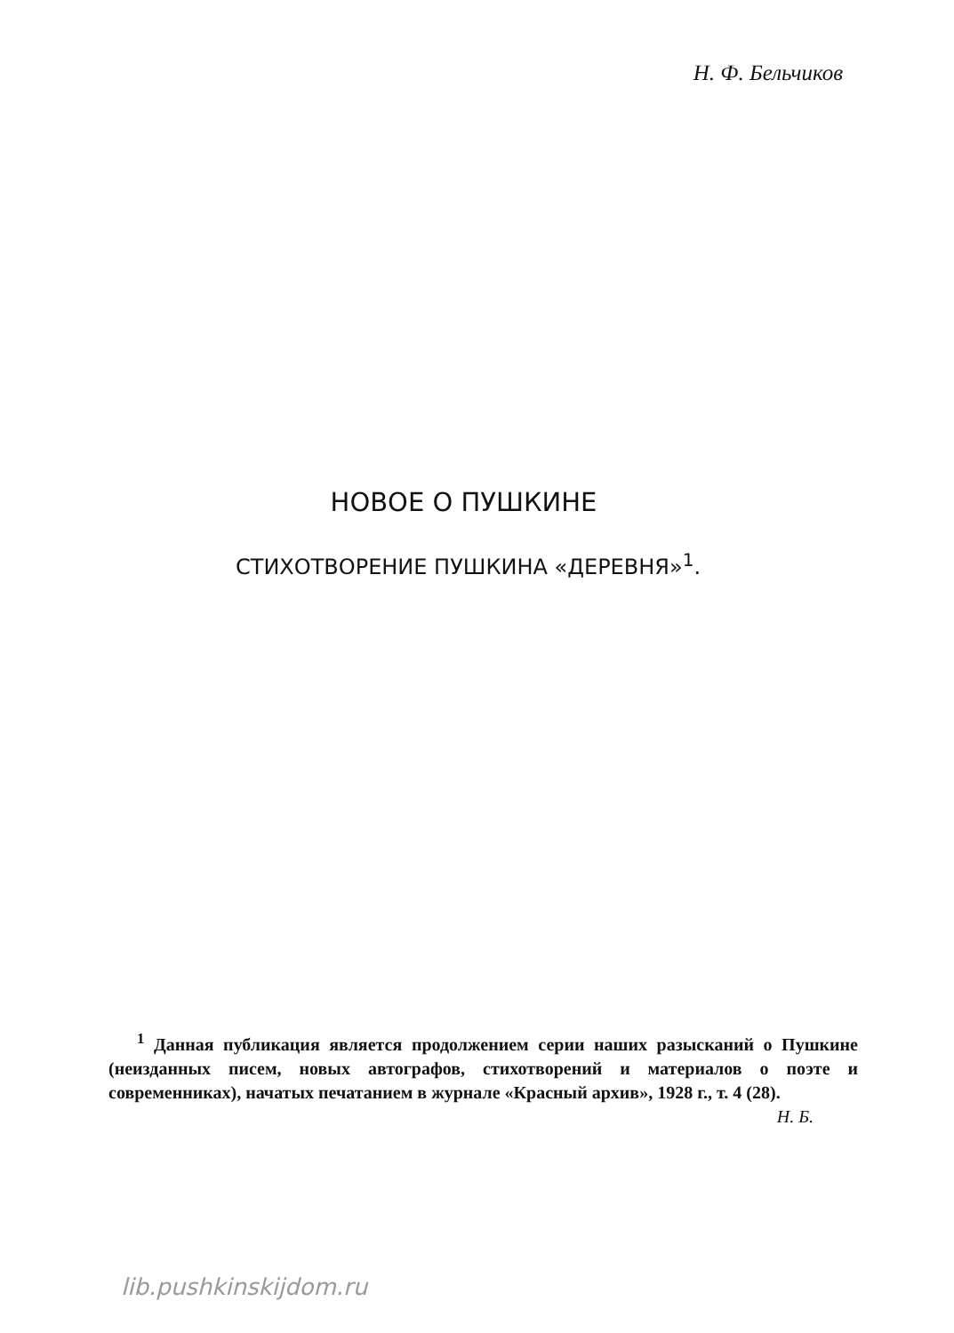Н. Ф. Бельчиков
НОВОЕ О ПУШКИНЕ
СТИХОТВОРЕНИЕ ПУШКИНА «ДЕРЕВНЯ»<sup>1</sup>.
<sup>1</sup> Данная публикация является продолжением серии наших разысканий о Пушкине (неизданных писем, новых автографов, стихотворений и материалов о поэте и современниках), начатых печатанием в журнале «Красный архив», 1928 г., т. 4 (28).
Н. Б.
lib.pushkinskijdom.ru